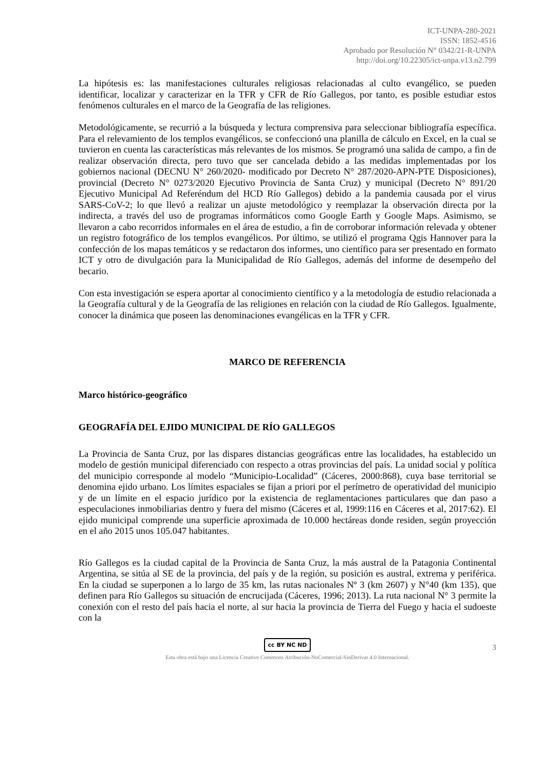ICT-UNPA-280-2021
ISSN: 1852-4516
Aprobado por Resolución N° 0342/21-R-UNPA
http://doi.org/10.22305/ict-unpa.v13.n2.799
La hipótesis es: las manifestaciones culturales religiosas relacionadas al culto evangélico, se pueden identificar, localizar y caracterizar en la TFR y CFR de Río Gallegos, por tanto, es posible estudiar estos fenómenos culturales en el marco de la Geografía de las religiones.
Metodológicamente, se recurrió a la búsqueda y lectura comprensiva para seleccionar bibliografía específica. Para el relevamiento de los templos evangélicos, se confeccionó una planilla de cálculo en Excel, en la cual se tuvieron en cuenta las características más relevantes de los mismos. Se programó una salida de campo, a fin de realizar observación directa, pero tuvo que ser cancelada debido a las medidas implementadas por los gobiernos nacional (DECNU N° 260/2020- modificado por Decreto N° 287/2020-APN-PTE Disposiciones), provincial (Decreto N° 0273/2020 Ejecutivo Provincia de Santa Cruz) y municipal (Decreto N° 891/20 Ejecutivo Municipal Ad Referéndum del HCD Río Gallegos) debido a la pandemia causada por el virus SARS-CoV-2; lo que llevó a realizar un ajuste metodológico y reemplazar la observación directa por la indirecta, a través del uso de programas informáticos como Google Earth y Google Maps. Asimismo, se llevaron a cabo recorridos informales en el área de estudio, a fin de corroborar información relevada y obtener un registro fotográfico de los templos evangélicos. Por último, se utilizó el programa Qgis Hannover para la confección de los mapas temáticos y se redactaron dos informes, uno científico para ser presentado en formato ICT y otro de divulgación para la Municipalidad de Río Gallegos, además del informe de desempeño del becario.
Con esta investigación se espera aportar al conocimiento científico y a la metodología de estudio relacionada a la Geografía cultural y de la Geografía de las religiones en relación con la ciudad de Río Gallegos. Igualmente, conocer la dinámica que poseen las denominaciones evangélicas en la TFR y CFR.
MARCO DE REFERENCIA
Marco histórico-geográfico
GEOGRAFÍA DEL EJIDO MUNICIPAL DE RÍO GALLEGOS
La Provincia de Santa Cruz, por las dispares distancias geográficas entre las localidades, ha establecido un modelo de gestión municipal diferenciado con respecto a otras provincias del país. La unidad social y política del municipio corresponde al modelo “Municipio-Localidad” (Cáceres, 2000:868), cuya base territorial se denomina ejido urbano. Los límites espaciales se fijan a priori por el perímetro de operatividad del municipio y de un límite en el espacio jurídico por la existencia de reglamentaciones particulares que dan paso a especulaciones inmobiliarias dentro y fuera del mismo (Cáceres et al, 1999:116 en Cáceres et al, 2017:62). El ejido municipal comprende una superficie aproximada de 10.000 hectáreas donde residen, según proyección en el año 2015 unos 105.047 habitantes.
Río Gallegos es la ciudad capital de la Provincia de Santa Cruz, la más austral de la Patagonia Continental Argentina, se sitúa al SE de la provincia, del país y de la región, su posición es austral, extrema y periférica. En la ciudad se superponen a lo largo de 35 km, las rutas nacionales Nº 3 (km 2607) y N°40 (km 135), que definen para Río Gallegos su situación de encrucijada (Cáceres, 1996; 2013). La ruta nacional N° 3 permite la conexión con el resto del país hacia el norte, al sur hacia la provincia de Tierra del Fuego y hacia el sudoeste con la
cc BY NC ND
3
Esta obra está bajo una Licencia Creative Commons Atribución-NoComercial-SinDerivar 4.0 Internacional.